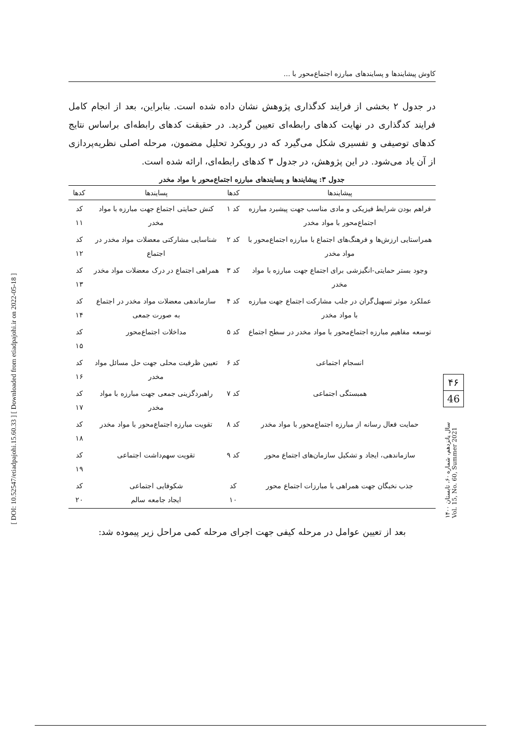[ DOI: 10.52547/etiadpajohi.15.60.33 ] [ Downloaded from etiadpajohi.ir on 2022-05-18 ]
کاوش پیشایندها و پسایندهای مبارزه اجتماع‌محور با ...
در جدول ۲ بخشی از فرایند کدگذاری پژوهش نشان داده شده است. بنابراین، بعد از انجام کامل فرایند کدگذاری در نهایت کدهای رابطه‌ای تعیین گردید. در حقیقت کدهای رابطه‌ای براساس نتایج کدهای توصیفی و تفسیری شکل می‌گیرد که در رویکرد تحلیل مضمون، مرحله اصلی نظریه‌پردازی از آن یاد می‌شود. در این پژوهش، در جدول ۳ کدهای رابطه‌ای، ارائه شده است.
جدول ۳: پیشایندها و پسایندهای مبارزه اجتماع‌محور با مواد مخدر
| پیشایندها | کدها | پسایندها | کدها |
| --- | --- | --- | --- |
| فراهم بودن شرایط فیزیکی و مادی مناسب جهت پیشبرد مبارزه اجتماع‌محور با مواد مخدر | کد ۱ | کنش حمایتی اجتماع جهت مبارزه با مواد مخدر | کد ۱۱ |
| همراستایی ارزش‌ها و فرهنگ‌های اجتماع با مبارزه اجتماع‌محور با مواد مخدر | کد ۲ | شناسایی مشارکتی معضلات مواد مخدر در اجتماع | کد ۱۲ |
| وجود بستر حمایتی-انگیزشی برای اجتماع جهت مبارزه با مواد مخدر | کد ۳ | همراهی اجتماع در درک معضلات مواد مخدر | کد ۱۳ |
| عملکرد موثر تسهیل‌گران در جلب مشارکت اجتماع جهت مبارزه با مواد مخدر | کد ۴ | سازماندهی معضلات مواد مخدر در اجتماع به صورت جمعی | کد ۱۴ |
| توسعه مفاهیم مبارزه اجتماع‌محور با مواد مخدر در سطح اجتماع | کد ۵ | مداخلات اجتماع‌محور | کد ۱۵ |
| انسجام اجتماعی | کد ۶ | تعیین ظرفیت محلی جهت حل مسائل مواد مخدر | کد ۱۶ |
| همبستگی اجتماعی | کد ۷ | راهبردگزینی جمعی جهت مبارزه با مواد مخدر | کد ۱۷ |
| حمایت فعال رسانه از مبارزه اجتماع‌محور با مواد مخدر | کد ۸ | تقویت مبارزه اجتماع‌محور با مواد مخدر | کد ۱۸ |
| سازماندهی، ایجاد و تشکیل سازمان‌های اجتماع محور | کد ۹ | تقویت سهم‌داشت اجتماعی | کد ۱۹ |
| جذب نخبگان جهت همراهی با مبارزات اجتماع محور | کد ۱۰ | شکوفایی اجتماعی ایجاد جامعه سالم | کد ۲۰ |
بعد از تعیین عوامل در مرحله کیفی جهت اجرای مرحله کمی مراحل زیر پیموده شد:
۴۶
46
سال پانزدهم، شماره ۶۰، تابستان ۱۴۰۰
Vol. 15, No. 60, Summer 2021